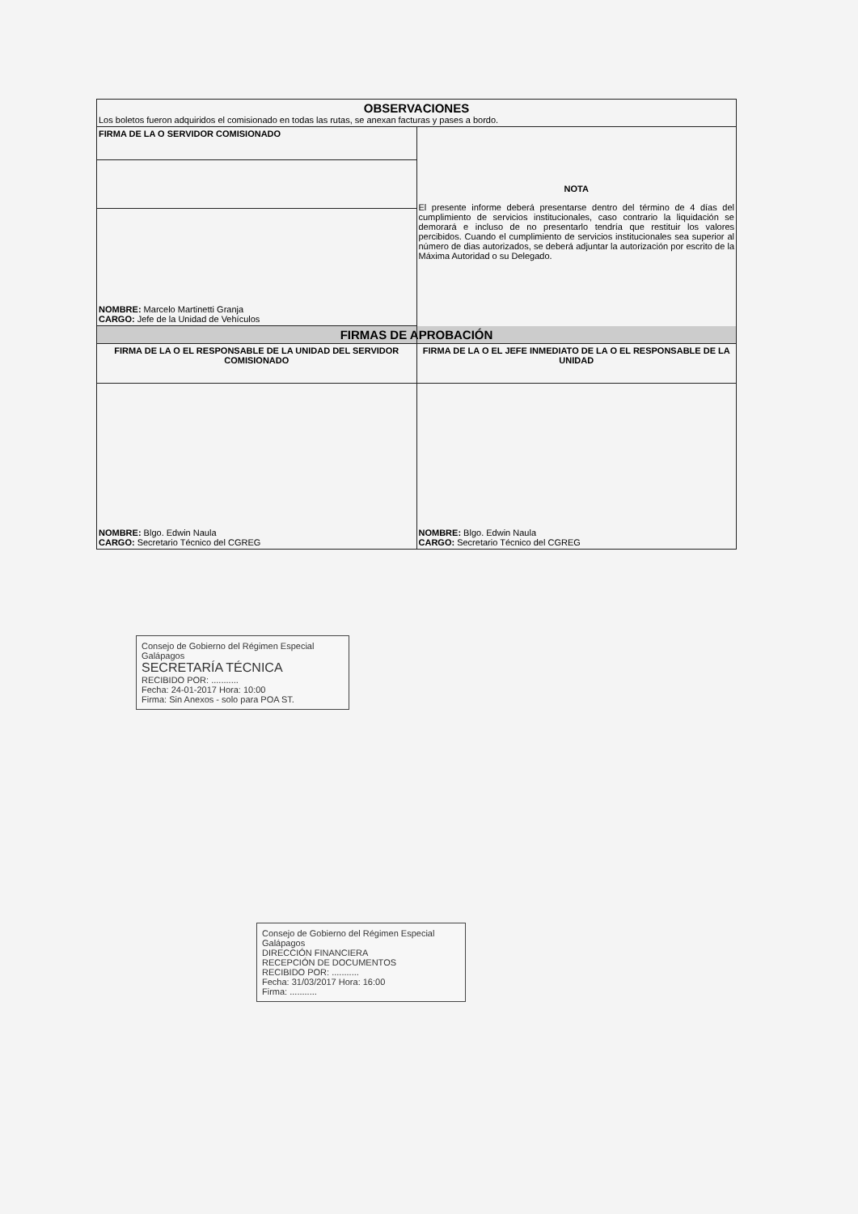| OBSERVACIONES Los boletos fueron adquiridos el comisionado en todas las rutas, se anexan facturas y pases a bordo. | |
| FIRMA DE LA O SERVIDOR COMISIONADO | NOTA El presente informe deberá presentarse dentro del término de 4 días del cumplimiento de servicios institucionales, caso contrario la liquidación se demorará e incluso de no presentarlo tendría que restituir los valores percibidos. Cuando el cumplimiento de servicios institucionales sea superior al número de dias autorizados, se deberá adjuntar la autorización por escrito de la Máxima Autoridad o su Delegado. |
| NOMBRE: Marcelo Martinetti Granja CARGO: Jefe de la Unidad de Vehículos | |
| FIRMAS DE APROBACIÓN | |
| FIRMA DE LA O EL RESPONSABLE DE LA UNIDAD DEL SERVIDOR COMISIONADO | FIRMA DE LA O EL JEFE INMEDIATO DE LA O EL RESPONSABLE DE LA UNIDAD |
| NOMBRE: Blgo. Edwin Naula CARGO: Secretario Técnico del CGREG | NOMBRE: Blgo. Edwin Naula CARGO: Secretario Técnico del CGREG |
Consejo de Gobierno del Régimen Especial Galápagos
SECRETARÍA TÉCNICA
RECIBIDO POR: ...........
Fecha: 24-01-2017 Hora: 10:00
Firma: Sin Anexos - solo para POA ST.
Consejo de Gobierno del Régimen Especial Galápagos
DIRECCIÓN FINANCIERA
RECEPCIÓN DE DOCUMENTOS
RECIBIDO POR: ...........
Fecha: 31/03/2017 Hora: 16:00
Firma: ...........